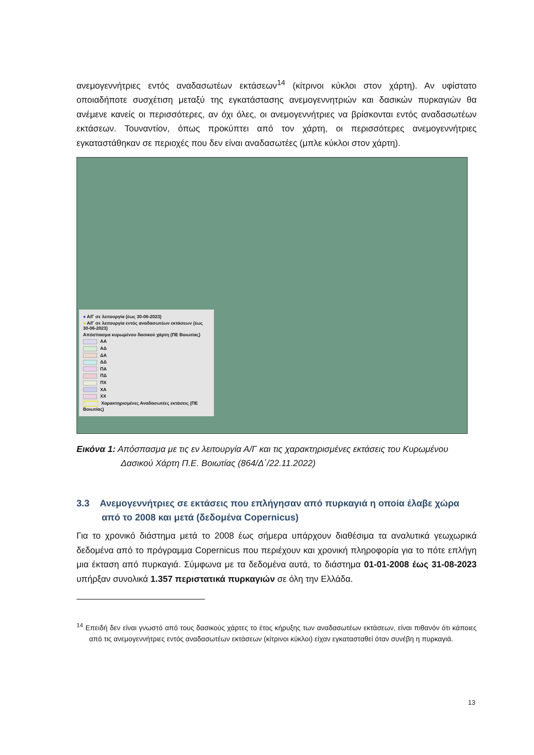ανεμογεννήτριες εντός αναδασωτέων εκτάσεων<sup>14</sup> (κίτρινοι κύκλοι στον χάρτη). Αν υφίστατο οποιαδήποτε συσχέτιση μεταξύ της εγκατάστασης ανεμογεννητριών και δασικών πυρκαγιών θα ανέμενε κανείς οι περισσότερες, αν όχι όλες, οι ανεμογεννήτριες να βρίσκονται εντός αναδασωτέων εκτάσεων. Τουναντίον, όπως προκύπτει από τον χάρτη, οι περισσότερες ανεμογεννήτριες εγκαταστάθηκαν σε περιοχές που δεν είναι αναδασωτέες (μπλε κύκλοι στον χάρτη).
● Α/Γ σε λειτουργία (έως 30-06-2023)
● Α/Γ σε λειτουργία εντός αναδασωτέων εκτάσεων (έως 30-06-2023)
Απόσπασμα κυρωμένου δασικού χάρτη (ΠΕ Βοιωτίας)
ΑΑ
ΑΔ
ΔΑ
ΔΔ
ΠΑ
ΠΔ
ΠΧ
ΧΑ
ΧΧ
Χαρακτηρισμένες Αναδασωτέες εκτάσεις (ΠΕ Βοιωτίας)
Εικόνα 1: Απόσπασμα με τις εν λειτουργία Α/Γ και τις χαρακτηρισμένες εκτάσεις του Κυρωμένου Δασικού Χάρτη Π.Ε. Βοιωτίας (864/Δ΄/22.11.2022)
3.3 Ανεμογεννήτριες σε εκτάσεις που επλήγησαν από πυρκαγιά η οποία έλαβε χώρα από το 2008 και μετά (δεδομένα Copernicus)
Για το χρονικό διάστημα μετά το 2008 έως σήμερα υπάρχουν διαθέσιμα τα αναλυτικά γεωχωρικά δεδομένα από το πρόγραμμα Copernicus που περιέχουν και χρονική πληροφορία για το πότε επλήγη μια έκταση από πυρκαγιά. Σύμφωνα με τα δεδομένα αυτά, το διάστημα 01-01-2008 έως 31-08-2023 υπήρξαν συνολικά 1.357 περιστατικά πυρκαγιών σε όλη την Ελλάδα.
<sup>14</sup> Επειδή δεν είναι γνωστό από τους δασικούς χάρτες το έτος κήρυξης των αναδασωτέων εκτάσεων, είναι πιθανόν ότι κάποιες από τις ανεμογεννήτριες εντός αναδασωτέων εκτάσεων (κίτρινοι κύκλοι) είχαν εγκατασταθεί όταν συνέβη η πυρκαγιά.
13